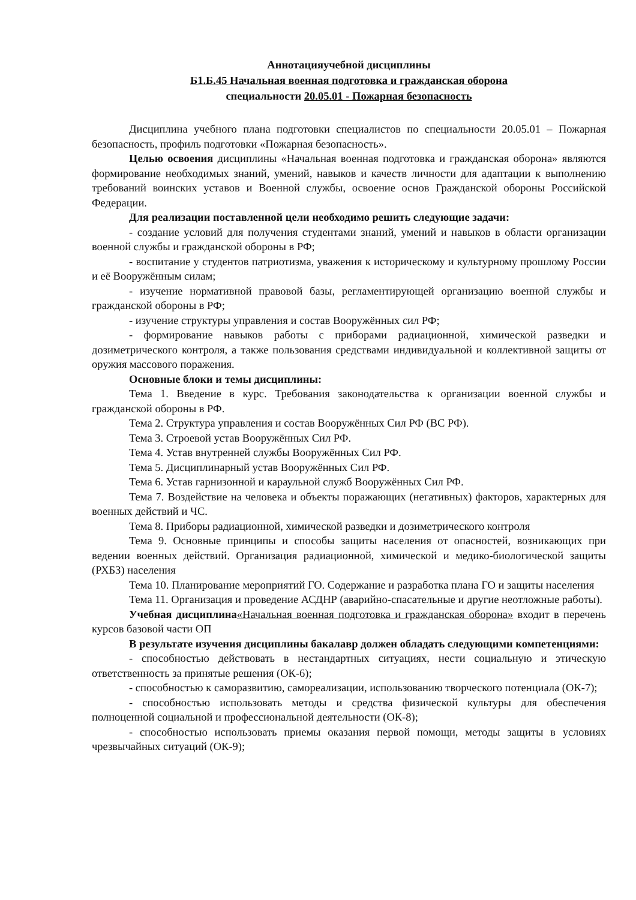Аннотацияучебной дисциплины
Б1.Б.45 Начальная военная подготовка и гражданская оборона
специальности 20.05.01 - Пожарная безопасность
Дисциплина учебного плана подготовки специалистов по специальности 20.05.01 – Пожарная безопасность, профиль подготовки «Пожарная безопасность».
Целью освоения дисциплины «Начальная военная подготовка и гражданская оборона» являются формирование необходимых знаний, умений, навыков и качеств личности для адаптации к выполнению требований воинских уставов и Военной службы, освоение основ Гражданской обороны Российской Федерации.
Для реализации поставленной цели необходимо решить следующие задачи:
- создание условий для получения студентами знаний, умений и навыков в области организации военной службы и гражданской обороны в РФ;
- воспитание у студентов патриотизма, уважения к историческому и культурному прошлому России и её Вооружённым силам;
- изучение нормативной правовой базы, регламентирующей организацию военной службы и гражданской обороны в РФ;
- изучение структуры управления и состав Вооружённых сил РФ;
- формирование навыков работы с приборами радиационной, химической разведки и дозиметрического контроля, а также пользования средствами индивидуальной и коллективной защиты от оружия массового поражения.
Основные блоки и темы дисциплины:
Тема 1. Введение в курс. Требования законодательства к организации военной службы и гражданской обороны в РФ.
Тема 2. Структура управления и состав Вооружённых Сил РФ (ВС РФ).
Тема 3. Строевой устав Вооружённых Сил РФ.
Тема 4. Устав внутренней службы Вооружённых Сил РФ.
Тема 5. Дисциплинарный устав Вооружённых Сил РФ.
Тема 6. Устав гарнизонной и караульной служб Вооружённых Сил РФ.
Тема 7. Воздействие на человека и объекты поражающих (негативных) факторов, характерных для военных действий и ЧС.
Тема 8. Приборы радиационной, химической разведки и дозиметрического контроля
Тема 9. Основные принципы и способы защиты населения от опасностей, возникающих при ведении военных действий. Организация радиационной, химической и медико-биологической защиты (РХБЗ) населения
Тема 10. Планирование мероприятий ГО. Содержание и разработка плана ГО и защиты населения
Тема 11. Организация и проведение АСДНР (аварийно-спасательные и другие неотложные работы).
Учебная дисциплина«Начальная военная подготовка и гражданская оборона» входит в перечень курсов базовой части ОП
В результате изучения дисциплины бакалавр должен обладать следующими компетенциями:
- способностью действовать в нестандартных ситуациях, нести социальную и этическую ответственность за принятые решения (ОК-6);
- способностью к саморазвитию, самореализации, использованию творческого потенциала (ОК-7);
- способностью использовать методы и средства физической культуры для обеспечения полноценной социальной и профессиональной деятельности (ОК-8);
- способностью использовать приемы оказания первой помощи, методы защиты в условиях чрезвычайных ситуаций (ОК-9);